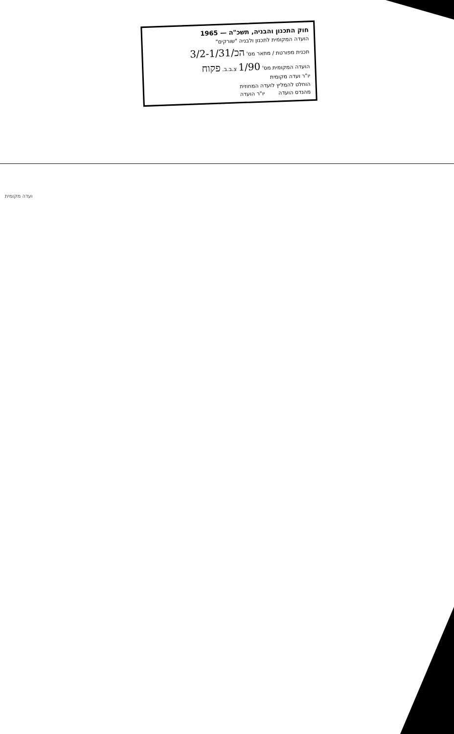חוק התכנון והבניה, תשכ"ה — 1965
הועדה המקומית לתכנון ולבניה "שורקים"
תכנית מפורטת / מתאר מס' הכ/3/2-1/31
הועדה המקומית מס' 1/90 צ.ב.ב. פקוח
יו"ר ועדה מקומית
הוחלט להמליץ לועדה המחוזית
מהנדס הועדה יו"ר הועדה
ועדה מקומית